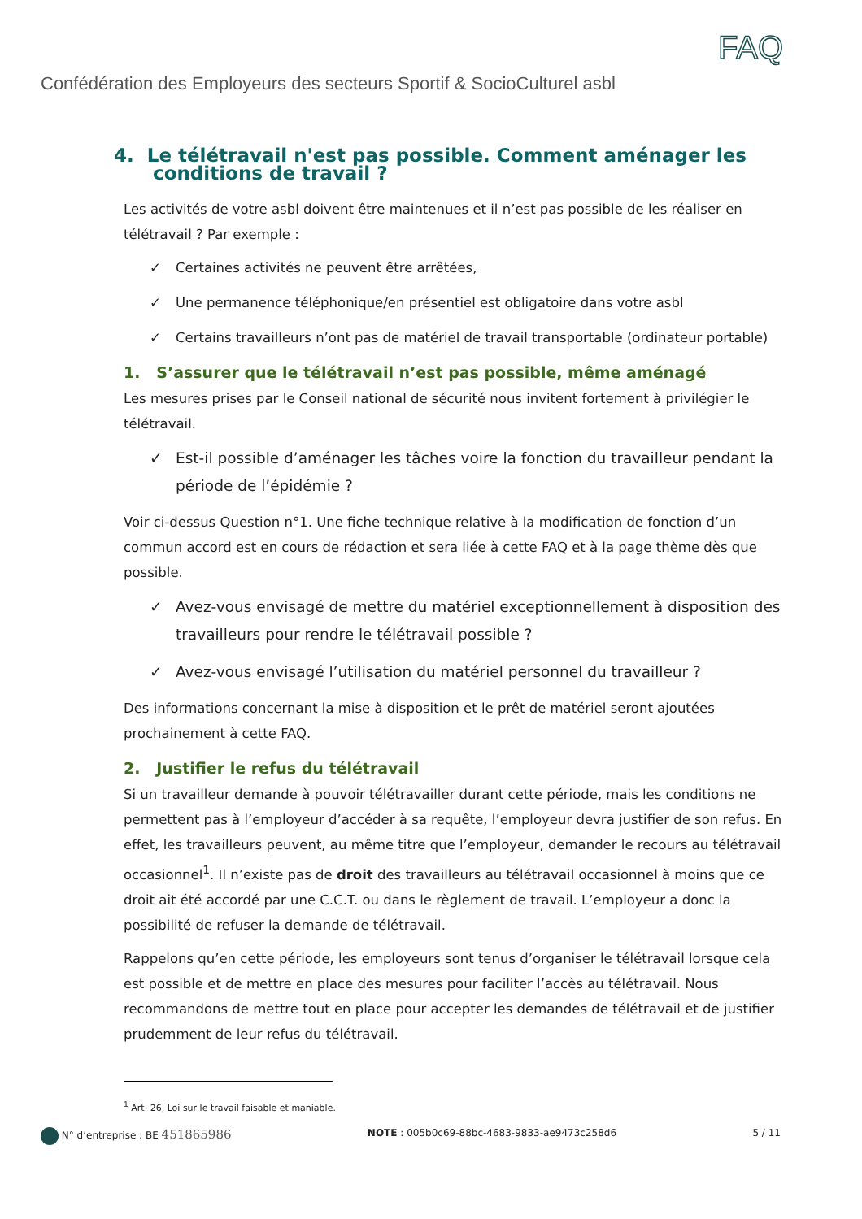FAQ
Confédération des Employeurs des secteurs Sportif & SocioCulturel asbl
4. Le télétravail n'est pas possible. Comment aménager les
conditions de travail ?
Les activités de votre asbl doivent être maintenues et il n’est pas possible de les réaliser en télétravail ? Par exemple :
✓ Certaines activités ne peuvent être arrêtées,
✓ Une permanence téléphonique/en présentiel est obligatoire dans votre asbl
✓ Certains travailleurs n’ont pas de matériel de travail transportable (ordinateur portable)
1. S’assurer que le télétravail n’est pas possible, même aménagé
Les mesures prises par le Conseil national de sécurité nous invitent fortement à privilégier le télétravail.
✓ Est-il possible d’aménager les tâches voire la fonction du travailleur pendant la période de l’épidémie ?
Voir ci-dessus Question n°1. Une fiche technique relative à la modification de fonction d’un commun accord est en cours de rédaction et sera liée à cette FAQ et à la page thème dès que possible.
✓ Avez-vous envisagé de mettre du matériel exceptionnellement à disposition des travailleurs pour rendre le télétravail possible ?
✓ Avez-vous envisagé l’utilisation du matériel personnel du travailleur ?
Des informations concernant la mise à disposition et le prêt de matériel seront ajoutées prochainement à cette FAQ.
2. Justifier le refus du télétravail
Si un travailleur demande à pouvoir télétravailler durant cette période, mais les conditions ne permettent pas à l’employeur d’accéder à sa requête, l’employeur devra justifier de son refus. En effet, les travailleurs peuvent, au même titre que l’employeur, demander le recours au télétravail occasionnel<sup>1</sup>. Il n’existe pas de droit des travailleurs au télétravail occasionnel à moins que ce droit ait été accordé par une C.C.T. ou dans le règlement de travail. L’employeur a donc la possibilité de refuser la demande de télétravail.
Rappelons qu’en cette période, les employeurs sont tenus d’organiser le télétravail lorsque cela est possible et de mettre en place des mesures pour faciliter l’accès au télétravail. Nous recommandons de mettre tout en place pour accepter les demandes de télétravail et de justifier prudemment de leur refus du télétravail.
<sup>1</sup> Art. 26, Loi sur le travail faisable et maniable.
N° d’entreprise : BE 451865986
NOTE : 005b0c69-88bc-4683-9833-ae9473c258d6
5 / 11